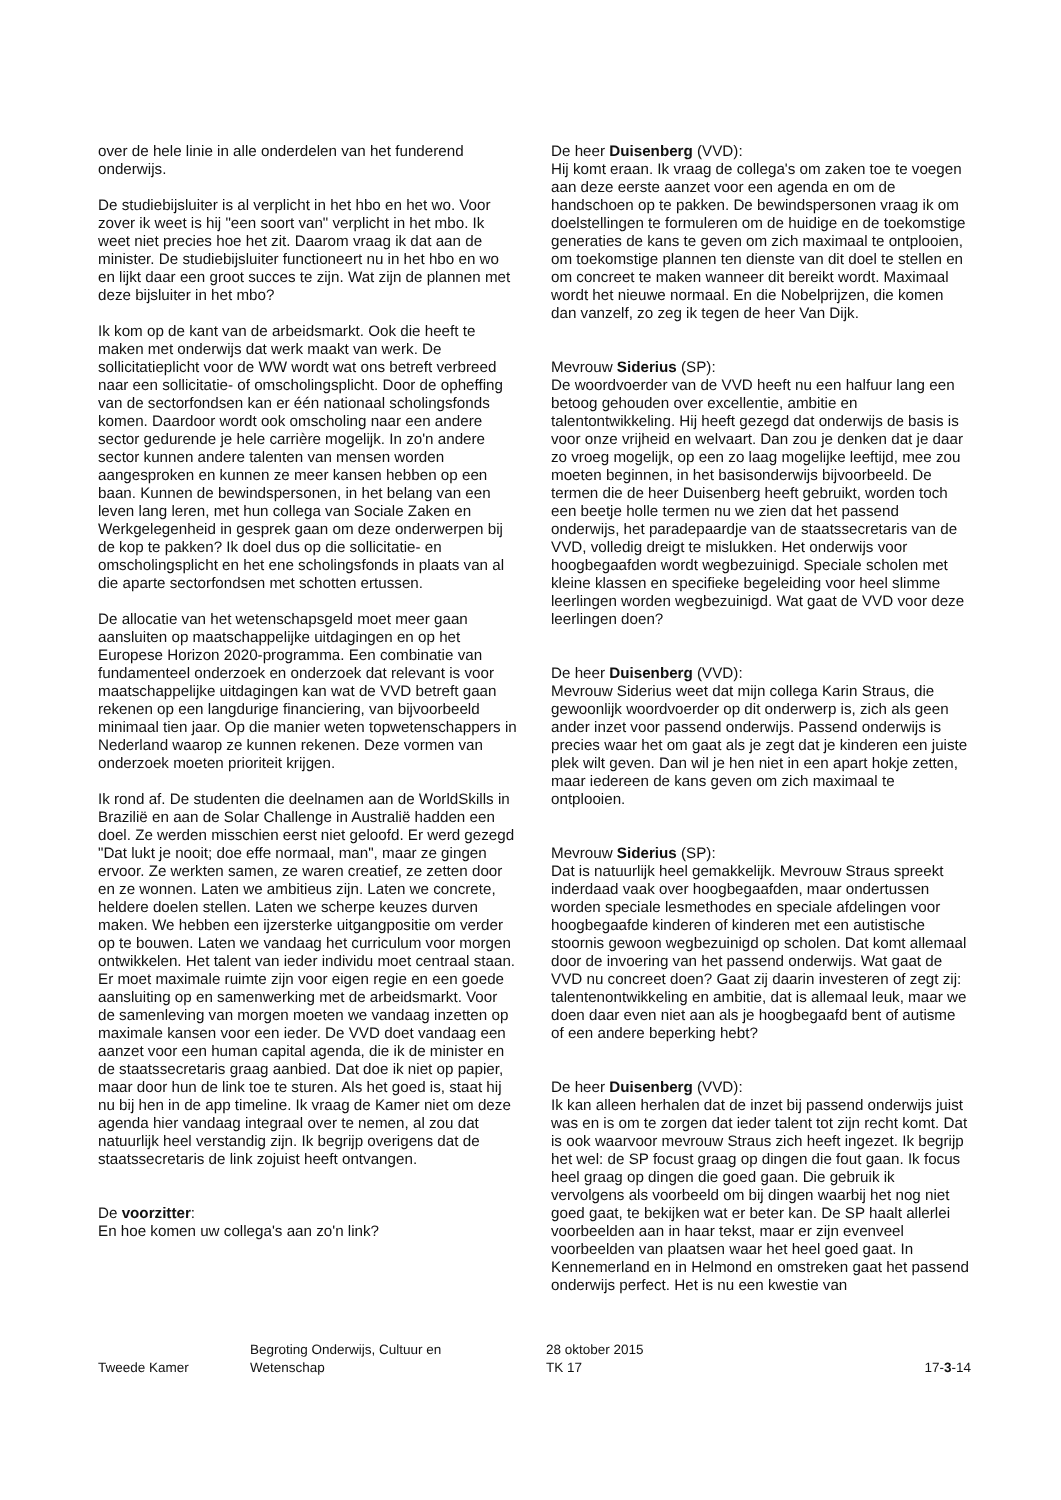over de hele linie in alle onderdelen van het funderend onderwijs.
De studiebijsluiter is al verplicht in het hbo en het wo. Voor zover ik weet is hij "een soort van" verplicht in het mbo. Ik weet niet precies hoe het zit. Daarom vraag ik dat aan de minister. De studiebijsluiter functioneert nu in het hbo en wo en lijkt daar een groot succes te zijn. Wat zijn de plannen met deze bijsluiter in het mbo?
Ik kom op de kant van de arbeidsmarkt. Ook die heeft te maken met onderwijs dat werk maakt van werk. De sollicitatieplicht voor de WW wordt wat ons betreft verbreed naar een sollicitatie- of omscholingsplicht. Door de opheffing van de sectorfondsen kan er één nationaal scholingsfonds komen. Daardoor wordt ook omscholing naar een andere sector gedurende je hele carrière mogelijk. In zo'n andere sector kunnen andere talenten van mensen worden aangesproken en kunnen ze meer kansen hebben op een baan. Kunnen de bewindspersonen, in het belang van een leven lang leren, met hun collega van Sociale Zaken en Werkgelegenheid in gesprek gaan om deze onderwerpen bij de kop te pakken? Ik doel dus op die sollicitatie- en omscholingsplicht en het ene scholingsfonds in plaats van al die aparte sectorfondsen met schotten ertussen.
De allocatie van het wetenschapsgeld moet meer gaan aansluiten op maatschappelijke uitdagingen en op het Europese Horizon 2020-programma. Een combinatie van fundamenteel onderzoek en onderzoek dat relevant is voor maatschappelijke uitdagingen kan wat de VVD betreft gaan rekenen op een langdurige financiering, van bijvoorbeeld minimaal tien jaar. Op die manier weten topwetenschappers in Nederland waarop ze kunnen rekenen. Deze vormen van onderzoek moeten prioriteit krijgen.
Ik rond af. De studenten die deelnamen aan de WorldSkills in Brazilië en aan de Solar Challenge in Australië hadden een doel. Ze werden misschien eerst niet geloofd. Er werd gezegd "Dat lukt je nooit; doe effe normaal, man", maar ze gingen ervoor. Ze werkten samen, ze waren creatief, ze zetten door en ze wonnen. Laten we ambitieus zijn. Laten we concrete, heldere doelen stellen. Laten we scherpe keuzes durven maken. We hebben een ijzersterke uitgangpositie om verder op te bouwen. Laten we vandaag het curriculum voor morgen ontwikkelen. Het talent van ieder individu moet centraal staan. Er moet maximale ruimte zijn voor eigen regie en een goede aansluiting op en samenwerking met de arbeidsmarkt. Voor de samenleving van morgen moeten we vandaag inzetten op maximale kansen voor een ieder. De VVD doet vandaag een aanzet voor een human capital agenda, die ik de minister en de staatssecretaris graag aanbied. Dat doe ik niet op papier, maar door hun de link toe te sturen. Als het goed is, staat hij nu bij hen in de app timeline. Ik vraag de Kamer niet om deze agenda hier vandaag integraal over te nemen, al zou dat natuurlijk heel verstandig zijn. Ik begrijp overigens dat de staatssecretaris de link zojuist heeft ontvangen.
De voorzitter:
En hoe komen uw collega's aan zo'n link?
De heer Duisenberg (VVD):
Hij komt eraan. Ik vraag de collega's om zaken toe te voegen aan deze eerste aanzet voor een agenda en om de handschoen op te pakken. De bewindspersonen vraag ik om doelstellingen te formuleren om de huidige en de toekomstige generaties de kans te geven om zich maximaal te ontplooien, om toekomstige plannen ten dienste van dit doel te stellen en om concreet te maken wanneer dit bereikt wordt. Maximaal wordt het nieuwe normaal. En die Nobelprijzen, die komen dan vanzelf, zo zeg ik tegen de heer Van Dijk.
Mevrouw Siderius (SP):
De woordvoerder van de VVD heeft nu een halfuur lang een betoog gehouden over excellentie, ambitie en talentontwikkeling. Hij heeft gezegd dat onderwijs de basis is voor onze vrijheid en welvaart. Dan zou je denken dat je daar zo vroeg mogelijk, op een zo laag mogelijke leeftijd, mee zou moeten beginnen, in het basisonderwijs bijvoorbeeld. De termen die de heer Duisenberg heeft gebruikt, worden toch een beetje holle termen nu we zien dat het passend onderwijs, het paradepaardje van de staatssecretaris van de VVD, volledig dreigt te mislukken. Het onderwijs voor hoogbegaafden wordt wegbezuinigd. Speciale scholen met kleine klassen en specifieke begeleiding voor heel slimme leerlingen worden wegbezuinigd. Wat gaat de VVD voor deze leerlingen doen?
De heer Duisenberg (VVD):
Mevrouw Siderius weet dat mijn collega Karin Straus, die gewoonlijk woordvoerder op dit onderwerp is, zich als geen ander inzet voor passend onderwijs. Passend onderwijs is precies waar het om gaat als je zegt dat je kinderen een juiste plek wilt geven. Dan wil je hen niet in een apart hokje zetten, maar iedereen de kans geven om zich maximaal te ontplooien.
Mevrouw Siderius (SP):
Dat is natuurlijk heel gemakkelijk. Mevrouw Straus spreekt inderdaad vaak over hoogbegaafden, maar ondertussen worden speciale lesmethodes en speciale afdelingen voor hoogbegaafde kinderen of kinderen met een autistische stoornis gewoon wegbezuinigd op scholen. Dat komt allemaal door de invoering van het passend onderwijs. Wat gaat de VVD nu concreet doen? Gaat zij daarin investeren of zegt zij: talentenontwikkeling en ambitie, dat is allemaal leuk, maar we doen daar even niet aan als je hoogbegaafd bent of autisme of een andere beperking hebt?
De heer Duisenberg (VVD):
Ik kan alleen herhalen dat de inzet bij passend onderwijs juist was en is om te zorgen dat ieder talent tot zijn recht komt. Dat is ook waarvoor mevrouw Straus zich heeft ingezet. Ik begrijp het wel: de SP focust graag op dingen die fout gaan. Ik focus heel graag op dingen die goed gaan. Die gebruik ik vervolgens als voorbeeld om bij dingen waarbij het nog niet goed gaat, te bekijken wat er beter kan. De SP haalt allerlei voorbeelden aan in haar tekst, maar er zijn evenveel voorbeelden van plaatsen waar het heel goed gaat. In Kennemerland en in Helmond en omstreken gaat het passend onderwijs perfect. Het is nu een kwestie van
Tweede Kamer Begroting Onderwijs, Cultuur en
Wetenschap
28 oktober 2015
TK 17
17-3-14